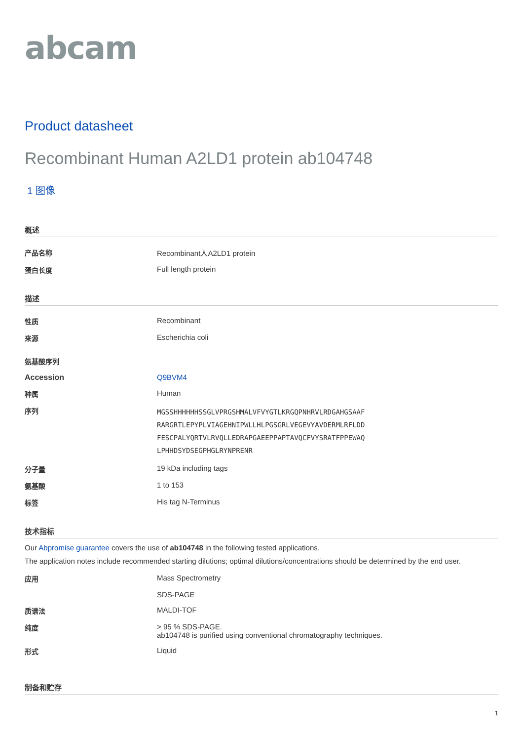abcam
Product datasheet
Recombinant Human A2LD1 protein ab104748
1 图像
概述
| 产品名称 | Recombinant人A2LD1 protein |
| 蛋白长度 | Full length protein |
描述
| 性质 | Recombinant |
| 来源 | Escherichia coli |
| 氨基酸序列 | |
| Accession | Q9BVM4 |
| 种属 | Human |
| 序列 | MGSSHHHHHHSSGLVPRGSHMALVFVYGTLKRGQPNHRVLRDGAHGSAAF RARGRTLEPYPLVIAGEHNIPWLLHLPGSGRLVEGEVYAVDERMLRFLDD FESCPALYQRTVLRVQLLEDRAPGAEEPPAPTAVQCFVYSRATFPPEWAQ LPHHDSYDSEGPHGLRYNPRENR |
| 分子量 | 19 kDa including tags |
| 氨基酸 | 1 to 153 |
| 标签 | His tag N-Terminus |
技术指标
Our Abpromise guarantee covers the use of ab104748 in the following tested applications.
The application notes include recommended starting dilutions; optimal dilutions/concentrations should be determined by the end user.
| 应用 | Mass Spectrometry SDS-PAGE |
| 质谱法 | MALDI-TOF |
| 纯度 | > 95 % SDS-PAGE. ab104748 is purified using conventional chromatography techniques. |
| 形式 | Liquid |
制备和贮存
1